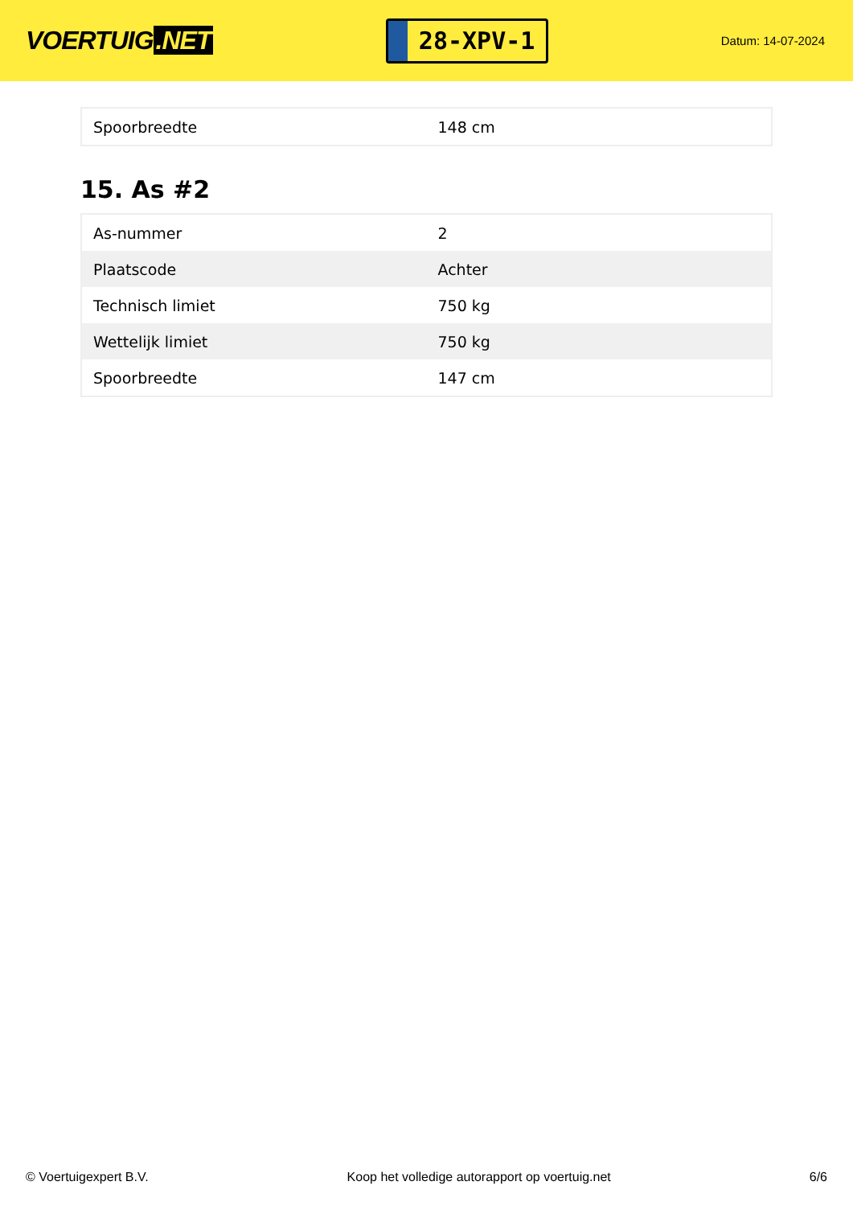VOERTUIG.NET
28-XPV-1
Datum: 14-07-2024
| Spoorbreedte | 148 cm |
15. As #2
| As-nummer | 2 |
| Plaatscode | Achter |
| Technisch limiet | 750 kg |
| Wettelijk limiet | 750 kg |
| Spoorbreedte | 147 cm |
© Voertuigexpert B.V. Koop het volledige autorapport op voertuig.net 6/6